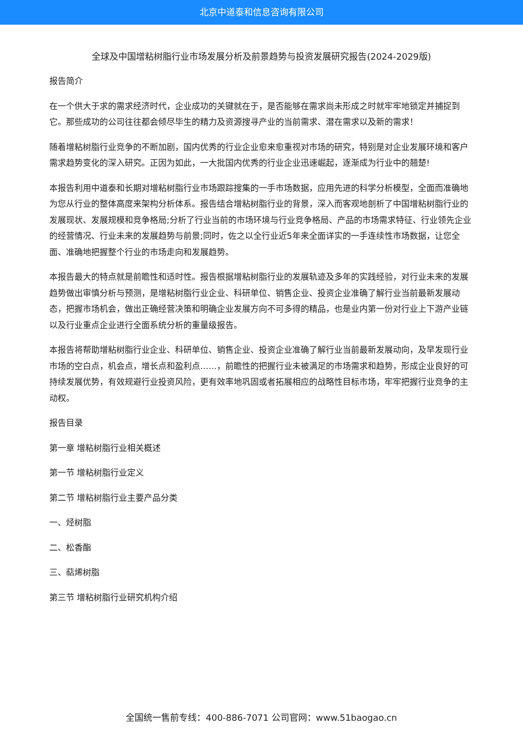北京中道泰和信息咨询有限公司
全球及中国增粘树脂行业市场发展分析及前景趋势与投资发展研究报告(2024-2029版)
报告简介
在一个供大于求的需求经济时代，企业成功的关键就在于，是否能够在需求尚未形成之时就牢牢地锁定并捕捉到它。那些成功的公司往往都会倾尽毕生的精力及资源搜寻产业的当前需求、潜在需求以及新的需求！
随着增粘树脂行业竞争的不断加剧，国内优秀的行业企业愈来愈重视对市场的研究，特别是对企业发展环境和客户需求趋势变化的深入研究。正因为如此，一大批国内优秀的行业企业迅速崛起，逐渐成为行业中的翘楚!
本报告利用中道泰和长期对增粘树脂行业市场跟踪搜集的一手市场数据，应用先进的科学分析模型，全面而准确地为您从行业的整体高度来架构分析体系。报告结合增粘树脂行业的背景，深入而客观地剖析了中国增粘树脂行业的发展现状、发展规模和竞争格局;分析了行业当前的市场环境与行业竞争格局、产品的市场需求特征、行业领先企业的经营情况、行业未来的发展趋势与前景;同时，佐之以全行业近5年来全面详实的一手连续性市场数据，让您全面、准确地把握整个行业的市场走向和发展趋势。
本报告最大的特点就是前瞻性和适时性。报告根据增粘树脂行业的发展轨迹及多年的实践经验，对行业未来的发展趋势做出审慎分析与预测，是增粘树脂行业企业、科研单位、销售企业、投资企业准确了解行业当前最新发展动态，把握市场机会，做出正确经营决策和明确企业发展方向不可多得的精品，也是业内第一份对行业上下游产业链以及行业重点企业进行全面系统分析的重量级报告。
本报告将帮助增粘树脂行业企业、科研单位、销售企业、投资企业准确了解行业当前最新发展动向，及早发现行业市场的空白点，机会点，增长点和盈利点……，前瞻性的把握行业未被满足的市场需求和趋势，形成企业良好的可持续发展优势，有效规避行业投资风险，更有效率地巩固或者拓展相应的战略性目标市场，牢牢把握行业竞争的主动权。
报告目录
第一章 增粘树脂行业相关概述
第一节 增粘树脂行业定义
第二节 增粘树脂行业主要产品分类
一、烃树脂
二、松香酯
三、萜烯树脂
第三节 增粘树脂行业研究机构介绍
全国统一售前专线：400-886-7071 公司官网：www.51baogao.cn